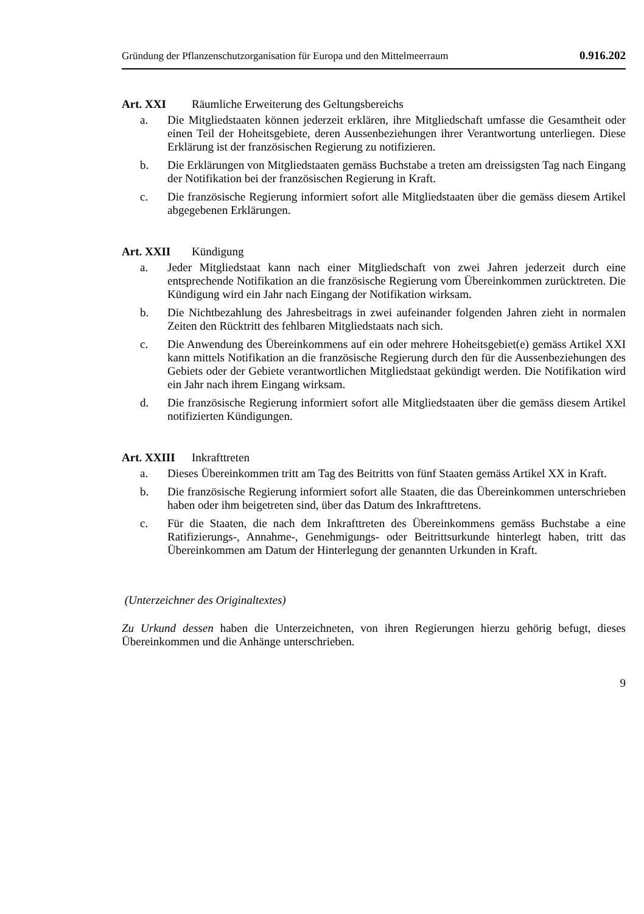Gründung der Pflanzenschutzorganisation für Europa und den Mittelmeerraum 0.916.202
Art. XXI Räumliche Erweiterung des Geltungsbereichs
a. Die Mitgliedstaaten können jederzeit erklären, ihre Mitgliedschaft umfasse die Gesamtheit oder einen Teil der Hoheitsgebiete, deren Aussenbeziehungen ihrer Verantwortung unterliegen. Diese Erklärung ist der französischen Regierung zu notifizieren.
b. Die Erklärungen von Mitgliedstaaten gemäss Buchstabe a treten am dreissigsten Tag nach Eingang der Notifikation bei der französischen Regierung in Kraft.
c. Die französische Regierung informiert sofort alle Mitgliedstaaten über die gemäss diesem Artikel abgegebenen Erklärungen.
Art. XXII Kündigung
a. Jeder Mitgliedstaat kann nach einer Mitgliedschaft von zwei Jahren jederzeit durch eine entsprechende Notifikation an die französische Regierung vom Übereinkommen zurücktreten. Die Kündigung wird ein Jahr nach Eingang der Notifikation wirksam.
b. Die Nichtbezahlung des Jahresbeitrags in zwei aufeinander folgenden Jahren zieht in normalen Zeiten den Rücktritt des fehlbaren Mitgliedstaats nach sich.
c. Die Anwendung des Übereinkommens auf ein oder mehrere Hoheitsgebiet(e) gemäss Artikel XXI kann mittels Notifikation an die französische Regierung durch den für die Aussenbeziehungen des Gebiets oder der Gebiete verantwortlichen Mitgliedstaat gekündigt werden. Die Notifikation wird ein Jahr nach ihrem Eingang wirksam.
d. Die französische Regierung informiert sofort alle Mitgliedstaaten über die gemäss diesem Artikel notifizierten Kündigungen.
Art. XXIII Inkrafttreten
a. Dieses Übereinkommen tritt am Tag des Beitritts von fünf Staaten gemäss Artikel XX in Kraft.
b. Die französische Regierung informiert sofort alle Staaten, die das Übereinkommen unterschrieben haben oder ihm beigetreten sind, über das Datum des Inkrafttretens.
c. Für die Staaten, die nach dem Inkrafttreten des Übereinkommens gemäss Buchstabe a eine Ratifizierungs-, Annahme-, Genehmigungs- oder Beitrittsurkunde hinterlegt haben, tritt das Übereinkommen am Datum der Hinterlegung der genannten Urkunden in Kraft.
(Unterzeichner des Originaltextes)
Zu Urkund dessen haben die Unterzeichneten, von ihren Regierungen hierzu gehörig befugt, dieses Übereinkommen und die Anhänge unterschrieben.
9